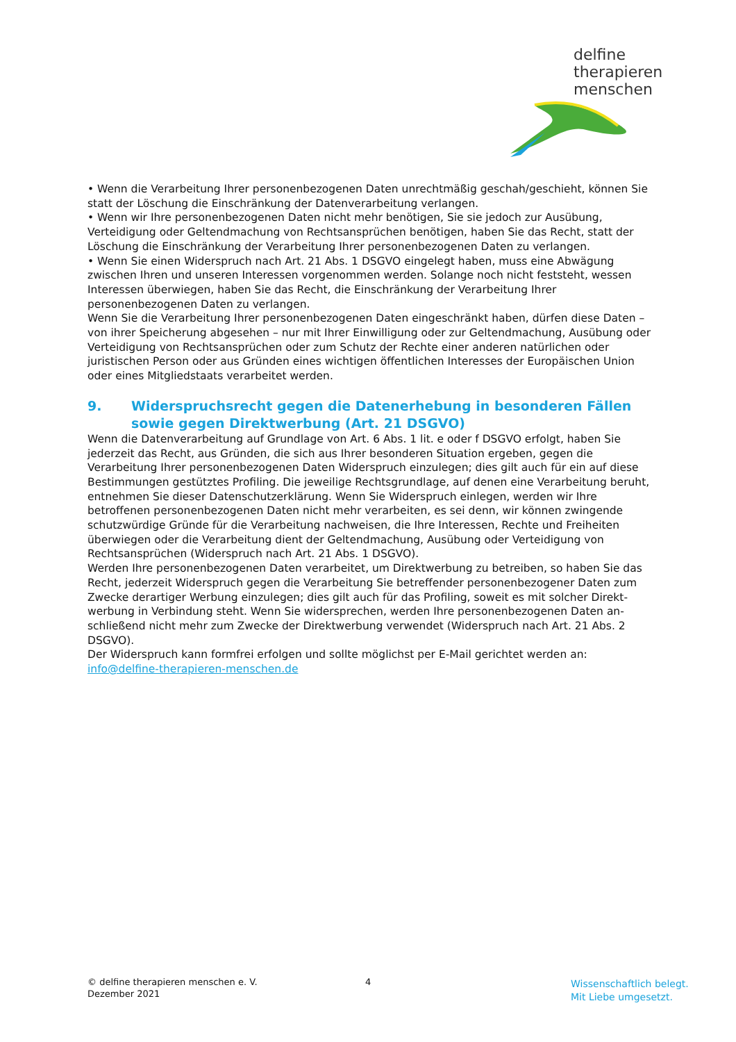delfine
therapieren
menschen
• Wenn die Verarbeitung Ihrer personenbezogenen Daten unrechtmäßig geschah/geschieht, können Sie statt der Löschung die Einschränkung der Datenverarbeitung verlangen.
• Wenn wir Ihre personenbezogenen Daten nicht mehr benötigen, Sie sie jedoch zur Ausübung, Verteidigung oder Geltendmachung von Rechtsansprüchen benötigen, haben Sie das Recht, statt der Löschung die Einschränkung der Verarbeitung Ihrer personenbezogenen Daten zu verlangen.
• Wenn Sie einen Widerspruch nach Art. 21 Abs. 1 DSGVO eingelegt haben, muss eine Abwägung zwischen Ihren und unseren Interessen vorgenommen werden. Solange noch nicht feststeht, wessen Interessen überwiegen, haben Sie das Recht, die Einschränkung der Verarbeitung Ihrer personenbezogenen Daten zu verlangen.
Wenn Sie die Verarbeitung Ihrer personenbezogenen Daten eingeschränkt haben, dürfen diese Daten – von ihrer Speicherung abgesehen – nur mit Ihrer Einwilligung oder zur Geltendmachung, Ausübung oder Verteidigung von Rechtsansprüchen oder zum Schutz der Rechte einer anderen natürlichen oder juristischen Person oder aus Gründen eines wichtigen öffentlichen Interesses der Europäischen Union oder eines Mitgliedstaats verarbeitet werden.
9. Widerspruchsrecht gegen die Datenerhebung in besonderen Fällen sowie gegen Direktwerbung (Art. 21 DSGVO)
Wenn die Datenverarbeitung auf Grundlage von Art. 6 Abs. 1 lit. e oder f DSGVO erfolgt, haben Sie jederzeit das Recht, aus Gründen, die sich aus Ihrer besonderen Situation ergeben, gegen die Verarbeitung Ihrer personenbezogenen Daten Widerspruch einzulegen; dies gilt auch für ein auf diese Bestimmungen gestütztes Profiling. Die jeweilige Rechtsgrundlage, auf denen eine Verarbeitung beruht, entnehmen Sie dieser Datenschutzerklärung. Wenn Sie Widerspruch einlegen, werden wir Ihre betroffenen personenbezogenen Daten nicht mehr verarbeiten, es sei denn, wir können zwingende schutzwürdige Gründe für die Verarbeitung nachweisen, die Ihre Interessen, Rechte und Freiheiten überwiegen oder die Verarbeitung dient der Geltendmachung, Ausübung oder Verteidigung von Rechtsansprüchen (Widerspruch nach Art. 21 Abs. 1 DSGVO).
Werden Ihre personenbezogenen Daten verarbeitet, um Direktwerbung zu betreiben, so haben Sie das Recht, jederzeit Widerspruch gegen die Verarbeitung Sie betreffender personenbezogener Daten zum Zwecke derartiger Werbung einzulegen; dies gilt auch für das Profiling, soweit es mit solcher Direkt-werbung in Verbindung steht. Wenn Sie widersprechen, werden Ihre personenbezogenen Daten an-schließend nicht mehr zum Zwecke der Direktwerbung verwendet (Widerspruch nach Art. 21 Abs. 2 DSGVO).
Der Widerspruch kann formfrei erfolgen und sollte möglichst per E-Mail gerichtet werden an: info@delfine-therapieren-menschen.de
© delfine therapieren menschen e. V.
Dezember 2021
4
Wissenschaftlich belegt.
Mit Liebe umgesetzt.